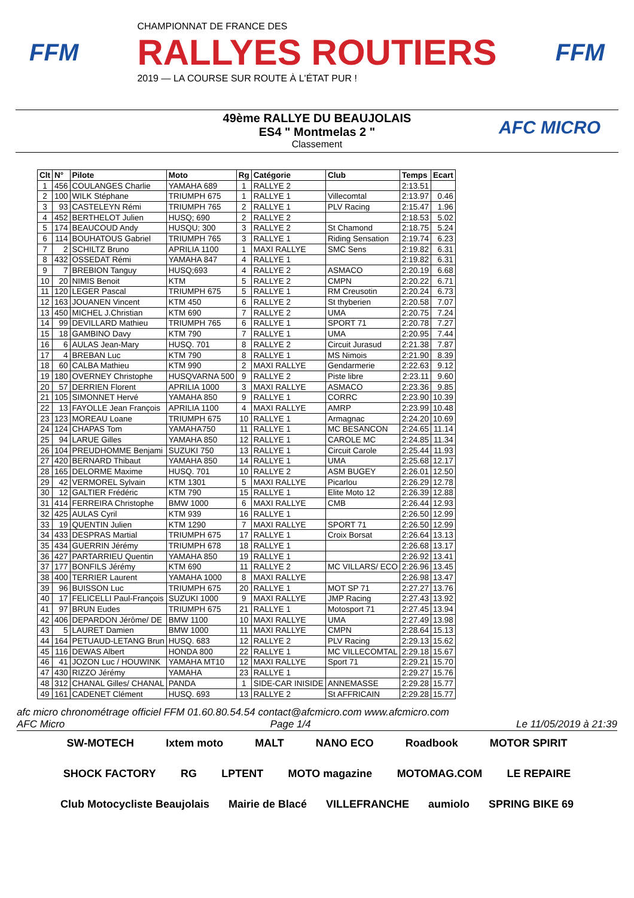FFM
CHAMPIONNAT DE FRANCE DES
RALLYES ROUTIERS
2019 — LA COURSE SUR ROUTE À L'ÉTAT PUR !
FFM
49ème RALLYE DU BEAUJOLAIS
ES4 " Montmelas 2 "
Classement
AFC MICRO
| Clt | N° | Pilote | Moto | Rg | Catégorie | Club | Temps | Ecart |
| --- | --- | --- | --- | --- | --- | --- | --- | --- |
| 1 | 456 | COULANGES Charlie | YAMAHA 689 | 1 | RALLYE 2 | | 2:13.51 | |
| 2 | 100 | WILK Stéphane | TRIUMPH 675 | 1 | RALLYE 1 | Villecomtal | 2:13.97 | 0.46 |
| 3 | 93 | CASTELEYN Rémi | TRIUMPH 765 | 2 | RALLYE 1 | PLV Racing | 2:15.47 | 1.96 |
| 4 | 452 | BERTHELOT Julien | HUSQ; 690 | 2 | RALLYE 2 | | 2:18.53 | 5.02 |
| 5 | 174 | BEAUCOUD Andy | HUSQU; 300 | 3 | RALLYE 2 | St Chamond | 2:18.75 | 5.24 |
| 6 | 114 | BOUHATOUS Gabriel | TRIUMPH 765 | 3 | RALLYE 1 | Riding Sensation | 2:19.74 | 6.23 |
| 7 | 2 | SCHILTZ Bruno | APRILIA 1100 | 1 | MAXI RALLYE | SMC Sens | 2:19.82 | 6.31 |
| 8 | 432 | OSSEDAT Rémi | YAMAHA 847 | 4 | RALLYE 1 | | 2:19.82 | 6.31 |
| 9 | 7 | BREBION Tanguy | HUSQ;693 | 4 | RALLYE 2 | ASMACO | 2:20.19 | 6.68 |
| 10 | 20 | NIMIS Benoit | KTM | 5 | RALLYE 2 | CMPN | 2:20.22 | 6.71 |
| 11 | 120 | LEGER Pascal | TRIUMPH 675 | 5 | RALLYE 1 | RM Creusotin | 2:20.24 | 6.73 |
| 12 | 163 | JOUANEN Vincent | KTM 450 | 6 | RALLYE 2 | St thyberien | 2:20.58 | 7.07 |
| 13 | 450 | MICHEL J.Christian | KTM 690 | 7 | RALLYE 2 | UMA | 2:20.75 | 7.24 |
| 14 | 99 | DEVILLARD Mathieu | TRIUMPH 765 | 6 | RALLYE 1 | SPORT 71 | 2:20.78 | 7.27 |
| 15 | 18 | GAMBINO Davy | KTM 790 | 7 | RALLYE 1 | UMA | 2:20.95 | 7.44 |
| 16 | 6 | AULAS Jean-Mary | HUSQ. 701 | 8 | RALLYE 2 | Circuit Jurasud | 2:21.38 | 7.87 |
| 17 | 4 | BREBAN Luc | KTM 790 | 8 | RALLYE 1 | MS Nimois | 2:21.90 | 8.39 |
| 18 | 60 | CALBA Mathieu | KTM 990 | 2 | MAXI RALLYE | Gendarmerie | 2:22.63 | 9.12 |
| 19 | 180 | OVERNEY Christophe | HUSQVARNA 500 | 9 | RALLYE 2 | Piste libre | 2:23.11 | 9.60 |
| 20 | 57 | DERRIEN Florent | APRILIA 1000 | 3 | MAXI RALLYE | ASMACO | 2:23.36 | 9.85 |
| 21 | 105 | SIMONNET Hervé | YAMAHA 850 | 9 | RALLYE 1 | CORRC | 2:23.90 | 10.39 |
| 22 | 13 | FAYOLLE Jean François | APRILIA 1100 | 4 | MAXI RALLYE | AMRP | 2:23.99 | 10.48 |
| 23 | 123 | MOREAU Loane | TRIUMPH 675 | 10 | RALLYE 1 | Armagnac | 2:24.20 | 10.69 |
| 24 | 124 | CHAPAS Tom | YAMAHA750 | 11 | RALLYE 1 | MC BESANCON | 2:24.65 | 11.14 |
| 25 | 94 | LARUE Gilles | YAMAHA 850 | 12 | RALLYE 1 | CAROLE MC | 2:24.85 | 11.34 |
| 26 | 104 | PREUDHOMME Benjami | SUZUKI 750 | 13 | RALLYE 1 | Circuit Carole | 2:25.44 | 11.93 |
| 27 | 420 | BERNARD Thibaut | YAMAHA 850 | 14 | RALLYE 1 | UMA | 2:25.68 | 12.17 |
| 28 | 165 | DELORME Maxime | HUSQ. 701 | 10 | RALLYE 2 | ASM BUGEY | 2:26.01 | 12.50 |
| 29 | 42 | VERMOREL Sylvain | KTM 1301 | 5 | MAXI RALLYE | Picarlou | 2:26.29 | 12.78 |
| 30 | 12 | GALTIER Frédéric | KTM 790 | 15 | RALLYE 1 | Elite Moto 12 | 2:26.39 | 12.88 |
| 31 | 414 | FERREIRA Christophe | BMW 1000 | 6 | MAXI RALLYE | CMB | 2:26.44 | 12.93 |
| 32 | 425 | AULAS Cyril | KTM 939 | 16 | RALLYE 1 | | 2:26.50 | 12.99 |
| 33 | 19 | QUENTIN Julien | KTM 1290 | 7 | MAXI RALLYE | SPORT 71 | 2:26.50 | 12.99 |
| 34 | 433 | DESPRAS Martial | TRIUMPH 675 | 17 | RALLYE 1 | Croix Borsat | 2:26.64 | 13.13 |
| 35 | 434 | GUERRIN Jérémy | TRIUMPH 678 | 18 | RALLYE 1 | | 2:26.68 | 13.17 |
| 36 | 427 | PARTARRIEU Quentin | YAMAHA 850 | 19 | RALLYE 1 | | 2:26.92 | 13.41 |
| 37 | 177 | BONFILS Jérémy | KTM 690 | 11 | RALLYE 2 | MC VILLARS/ ECO | 2:26.96 | 13.45 |
| 38 | 400 | TERRIER Laurent | YAMAHA 1000 | 8 | MAXI RALLYE | | 2:26.98 | 13.47 |
| 39 | 96 | BUISSON Luc | TRIUMPH 675 | 20 | RALLYE 1 | MOT SP 71 | 2:27.27 | 13.76 |
| 40 | 17 | FELICELLI Paul-François | SUZUKI 1000 | 9 | MAXI RALLYE | JMP Racing | 2:27.43 | 13.92 |
| 41 | 97 | BRUN Eudes | TRIUMPH 675 | 21 | RALLYE 1 | Motosport 71 | 2:27.45 | 13.94 |
| 42 | 406 | DEPARDON Jérôme/ DE | BMW 1100 | 10 | MAXI RALLYE | UMA | 2:27.49 | 13.98 |
| 43 | 5 | LAURET Damien | BMW 1000 | 11 | MAXI RALLYE | CMPN | 2:28.64 | 15.13 |
| 44 | 164 | PETUAUD-LETANG Brun | HUSQ. 683 | 12 | RALLYE 2 | PLV Racing | 2:29.13 | 15.62 |
| 45 | 116 | DEWAS Albert | HONDA 800 | 22 | RALLYE 1 | MC VILLECOMTAL | 2:29.18 | 15.67 |
| 46 | 41 | JOZON Luc / HOUWINK | YAMAHA MT10 | 12 | MAXI RALLYE | Sport 71 | 2:29.21 | 15.70 |
| 47 | 430 | RIZZO Jérémy | YAMAHA | 23 | RALLYE 1 | | 2:29.27 | 15.76 |
| 48 | 312 | CHANAL Gilles/ CHANAL | PANDA | 1 | SIDE-CAR INISIDE | ANNEMASSE | 2:29.28 | 15.77 |
| 49 | 161 | CADENET Clément | HUSQ. 693 | 13 | RALLYE 2 | St AFFRICAIN | 2:29.28 | 15.77 |
afc micro chronométrage officiel FFM 01.60.80.54.54 contact@afcmicro.com www.afcmicro.com
AFC Micro Page 1/4 Le 11/05/2019 à 21:39
SW-MOTECH Ixtem moto MALT NANO ECO Roadbook MOTOR SPIRIT SHOCK FACTORY RG LPTENT MOTO magazine MOTOMAG.COM LE REPAIRE Club Motocycliste Beaujolais Mairie de Blacé VILLEFRANCHE aumiolo SPRING BIKE 69